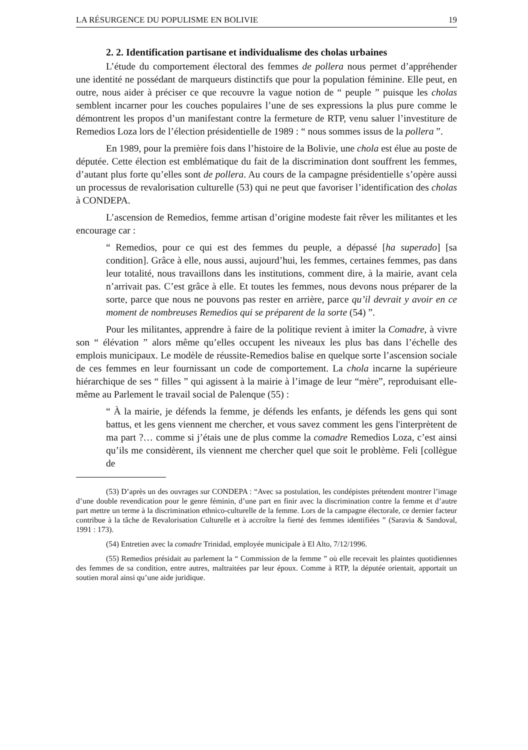LA RÉSURGENCE DU POPULISME EN BOLIVIE 19
2. 2. Identification partisane et individualisme des cholas urbaines
L’étude du comportement électoral des femmes de pollera nous permet d’appréhender une identité ne possédant de marqueurs distinctifs que pour la population féminine. Elle peut, en outre, nous aider à préciser ce que recouvre la vague notion de “ peuple ” puisque les cholas semblent incarner pour les couches populaires l’une de ses expressions la plus pure comme le démontrent les propos d’un manifestant contre la fermeture de RTP, venu saluer l’investiture de Remedios Loza lors de l’élection présidentielle de 1989 : “ nous sommes issus de la pollera ”.
En 1989, pour la première fois dans l’histoire de la Bolivie, une chola est élue au poste de députée. Cette élection est emblématique du fait de la discrimination dont souffrent les femmes, d’autant plus forte qu’elles sont de pollera. Au cours de la campagne présidentielle s’opère aussi un processus de revalorisation culturelle (53) qui ne peut que favoriser l’identification des cholas à CONDEPA.
L’ascension de Remedios, femme artisan d’origine modeste fait rêver les militantes et les encourage car :
“ Remedios, pour ce qui est des femmes du peuple, a dépassé [ha superado] [sa condition]. Grâce à elle, nous aussi, aujourd’hui, les femmes, certaines femmes, pas dans leur totalité, nous travaillons dans les institutions, comment dire, à la mairie, avant cela n’arrivait pas. C’est grâce à elle. Et toutes les femmes, nous devons nous préparer de la sorte, parce que nous ne pouvons pas rester en arrière, parce qu’il devrait y avoir en ce moment de nombreuses Remedios qui se préparent de la sorte (54) ”.
Pour les militantes, apprendre à faire de la politique revient à imiter la Comadre, à vivre son “ élévation ” alors même qu’elles occupent les niveaux les plus bas dans l’échelle des emplois municipaux. Le modèle de réussite-Remedios balise en quelque sorte l’ascension sociale de ces femmes en leur fournissant un code de comportement. La chola incarne la supérieure hiérarchique de ses “ filles ” qui agissent à la mairie à l’image de leur “mère”, reproduisant elle-même au Parlement le travail social de Palenque (55) :
“ À la mairie, je défends la femme, je défends les enfants, je défends les gens qui sont battus, et les gens viennent me chercher, et vous savez comment les gens l'interprètent de ma part ?… comme si j’étais une de plus comme la comadre Remedios Loza, c’est ainsi qu’ils me considèrent, ils viennent me chercher quel que soit le problème. Feli [collègue de
(53) D’après un des ouvrages sur CONDEPA : “Avec sa postulation, les condépistes prétendent montrer l’image d’une double revendication pour le genre féminin, d’une part en finir avec la discrimination contre la femme et d’autre part mettre un terme à la discrimination ethnico-culturelle de la femme. Lors de la campagne électorale, ce dernier facteur contribue à la tâche de Revalorisation Culturelle et à accroître la fierté des femmes identifiées ” (Saravia & Sandoval, 1991 : 173).
(54) Entretien avec la comadre Trinidad, employée municipale à El Alto, 7/12/1996.
(55) Remedios présidait au parlement la “ Commission de la femme ” où elle recevait les plaintes quotidiennes des femmes de sa condition, entre autres, maltraitées par leur époux. Comme à RTP, la députée orientait, apportait un soutien moral ainsi qu’une aide juridique.